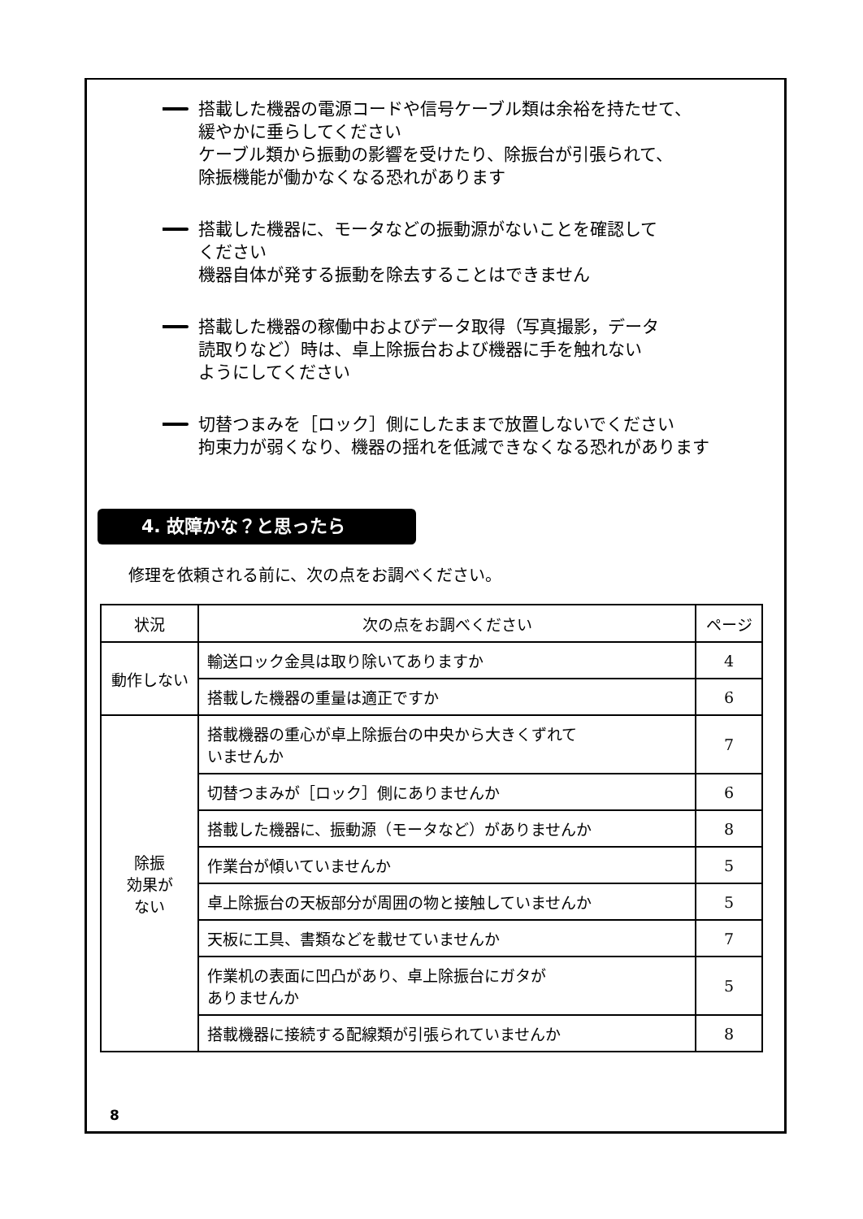搭載した機器の電源コードや信号ケーブル類は余裕を持たせて、
緩やかに垂らしてください
ケーブル類から振動の影響を受けたり、除振台が引張られて、
除振機能が働かなくなる恐れがあります
搭載した機器に、モータなどの振動源がないことを確認して
ください
機器自体が発する振動を除去することはできません
搭載した機器の稼働中およびデータ取得（写真撮影，データ
読取りなど）時は、卓上除振台および機器に手を触れない
ようにしてください
切替つまみを［ロック］側にしたままで放置しないでください
拘束力が弱くなり、機器の揺れを低減できなくなる恐れがあります
4. 故障かな？と思ったら
修理を依頼される前に、次の点をお調べください。
| 状況 | 次の点をお調べください | ページ |
| --- | --- | --- |
| 動作しない | 輸送ロック金具は取り除いてありますか | 4 |
| | 搭載した機器の重量は適正ですか | 6 |
| 除振 効果が ない | 搭載機器の重心が卓上除振台の中央から大きくずれて いませんか | 7 |
| | 切替つまみが［ロック］側にありませんか | 6 |
| | 搭載した機器に、振動源（モータなど）がありませんか | 8 |
| | 作業台が傾いていませんか | 5 |
| | 卓上除振台の天板部分が周囲の物と接触していませんか | 5 |
| | 天板に工具、書類などを載せていませんか | 7 |
| | 作業机の表面に凹凸があり、卓上除振台にガタが ありませんか | 5 |
| | 搭載機器に接続する配線類が引張られていませんか | 8 |
8